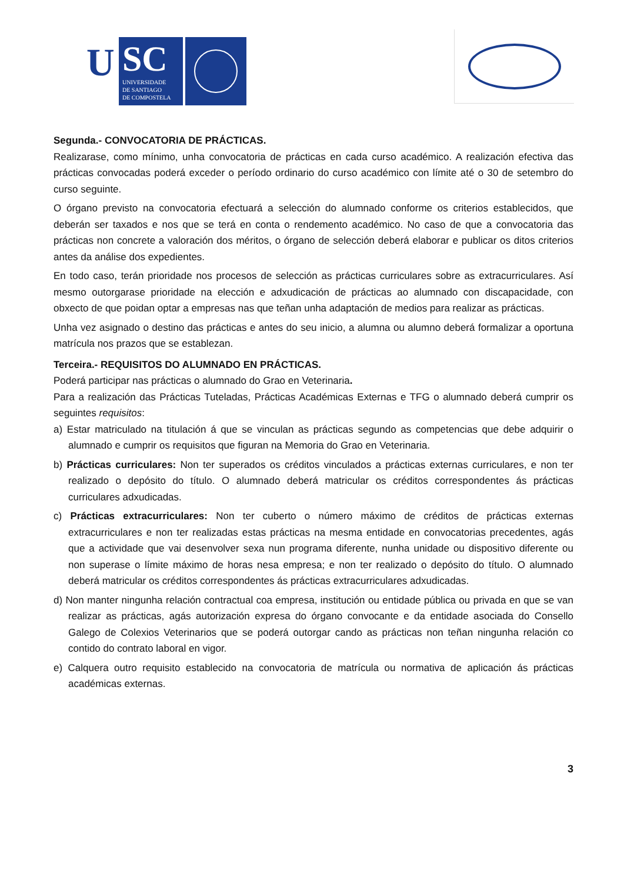U
SC
UNIVERSIDADE
DE SANTIAGO
DE COMPOSTELA
Segunda.- CONVOCATORIA DE PRÁCTICAS.
Realizarase, como mínimo, unha convocatoria de prácticas en cada curso académico. A realización efectiva das prácticas convocadas poderá exceder o período ordinario do curso académico con límite até o 30 de setembro do curso seguinte.
O órgano previsto na convocatoria efectuará a selección do alumnado conforme os criterios establecidos, que deberán ser taxados e nos que se terá en conta o rendemento académico. No caso de que a convocatoria das prácticas non concrete a valoración dos méritos, o órgano de selección deberá elaborar e publicar os ditos criterios antes da análise dos expedientes.
En todo caso, terán prioridade nos procesos de selección as prácticas curriculares sobre as extracurriculares. Así mesmo outorgarase prioridade na elección e adxudicación de prácticas ao alumnado con discapacidade, con obxecto de que poidan optar a empresas nas que teñan unha adaptación de medios para realizar as prácticas.
Unha vez asignado o destino das prácticas e antes do seu inicio, a alumna ou alumno deberá formalizar a oportuna matrícula nos prazos que se establezan.
Terceira.- REQUISITOS DO ALUMNADO EN PRÁCTICAS.
Poderá participar nas prácticas o alumnado do Grao en Veterinaria.
Para a realización das Prácticas Tuteladas, Prácticas Académicas Externas e TFG o alumnado deberá cumprir os seguintes requisitos:
a) Estar matriculado na titulación á que se vinculan as prácticas segundo as competencias que debe adquirir o alumnado e cumprir os requisitos que figuran na Memoria do Grao en Veterinaria.
b) Prácticas curriculares: Non ter superados os créditos vinculados a prácticas externas curriculares, e non ter realizado o depósito do título. O alumnado deberá matricular os créditos correspondentes ás prácticas curriculares adxudicadas.
c) Prácticas extracurriculares: Non ter cuberto o número máximo de créditos de prácticas externas extracurriculares e non ter realizadas estas prácticas na mesma entidade en convocatorias precedentes, agás que a actividade que vai desenvolver sexa nun programa diferente, nunha unidade ou dispositivo diferente ou non superase o límite máximo de horas nesa empresa; e non ter realizado o depósito do título. O alumnado deberá matricular os créditos correspondentes ás prácticas extracurriculares adxudicadas.
d) Non manter ningunha relación contractual coa empresa, institución ou entidade pública ou privada en que se van realizar as prácticas, agás autorización expresa do órgano convocante e da entidade asociada do Consello Galego de Colexios Veterinarios que se poderá outorgar cando as prácticas non teñan ningunha relación co contido do contrato laboral en vigor.
e) Calquera outro requisito establecido na convocatoria de matrícula ou normativa de aplicación ás prácticas académicas externas.
3